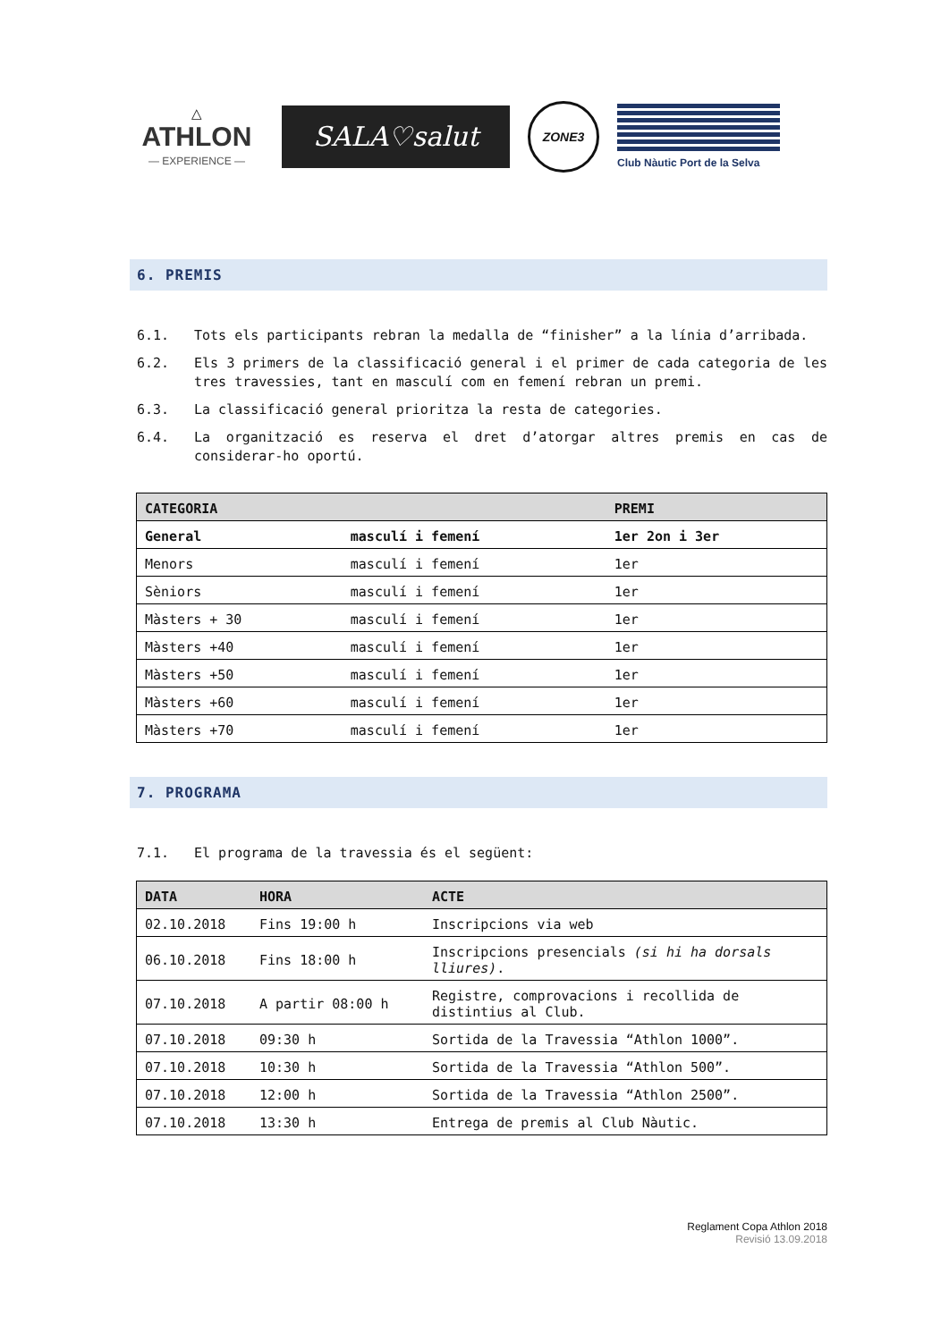△
ATHLON
— EXPERIENCE —
SALA♡salut
ZONE3
Club Nàutic Port de la Selva
6. PREMIS
6.1. Tots els participants rebran la medalla de “finisher” a la línia d’arribada.
6.2. Els 3 primers de la classificació general i el primer de cada categoria de les tres travessies, tant en masculí com en femení rebran un premi.
6.3. La classificació general prioritza la resta de categories.
6.4. La organització es reserva el dret d’atorgar altres premis en cas de considerar-ho oportú.
| CATEGORIA | | PREMI |
| --- | --- | --- |
| General | masculí i femení | 1er 2on i 3er |
| Menors | masculí i femení | 1er |
| Sèniors | masculí i femení | 1er |
| Màsters + 30 | masculí i femení | 1er |
| Màsters +40 | masculí i femení | 1er |
| Màsters +50 | masculí i femení | 1er |
| Màsters +60 | masculí i femení | 1er |
| Màsters +70 | masculí i femení | 1er |
7. PROGRAMA
7.1. El programa de la travessia és el següent:
| DATA | HORA | ACTE |
| --- | --- | --- |
| 02.10.2018 | Fins 19:00 h | Inscripcions via web |
| 06.10.2018 | Fins 18:00 h | Inscripcions presencials (si hi ha dorsals lliures) . |
| 07.10.2018 | A partir 08:00 h | Registre, comprovacions i recollida de distintius al Club. |
| 07.10.2018 | 09:30 h | Sortida de la Travessia “Athlon 1000”. |
| 07.10.2018 | 10:30 h | Sortida de la Travessia “Athlon 500”. |
| 07.10.2018 | 12:00 h | Sortida de la Travessia “Athlon 2500”. |
| 07.10.2018 | 13:30 h | Entrega de premis al Club Nàutic. |
Reglament Copa Athlon 2018
Revisió 13.09.2018